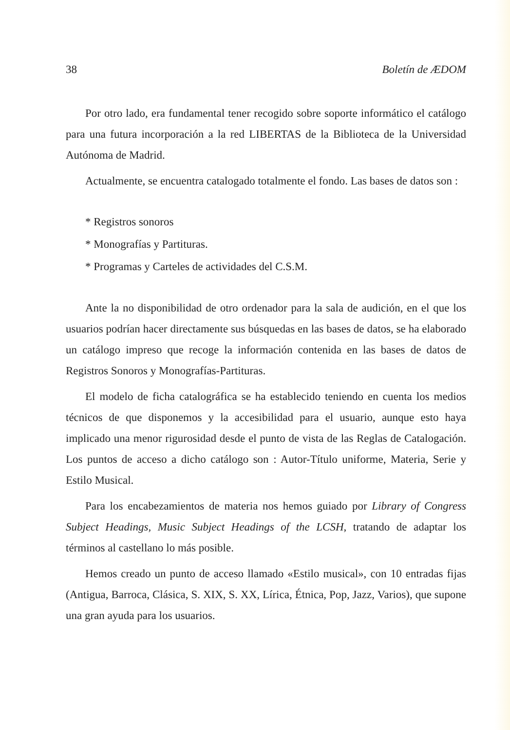38 Boletín de ÆDOM
Por otro lado, era fundamental tener recogido sobre soporte informático el catálogo para una futura incorporación a la red LIBERTAS de la Biblioteca de la Universidad Autónoma de Madrid.
Actualmente, se encuentra catalogado totalmente el fondo. Las bases de datos son :
* Registros sonoros
* Monografías y Partituras.
* Programas y Carteles de actividades del C.S.M.
Ante la no disponibilidad de otro ordenador para la sala de audición, en el que los usuarios podrían hacer directamente sus búsquedas en las bases de datos, se ha elaborado un catálogo impreso que recoge la información contenida en las bases de datos de Registros Sonoros y Monografías-Partituras.
El modelo de ficha catalográfica se ha establecido teniendo en cuenta los medios técnicos de que disponemos y la accesibilidad para el usuario, aunque esto haya implicado una menor rigurosidad desde el punto de vista de las Reglas de Catalogación. Los puntos de acceso a dicho catálogo son : Autor-Título uniforme, Materia, Serie y Estilo Musical.
Para los encabezamientos de materia nos hemos guiado por Library of Congress Subject Headings, Music Subject Headings of the LCSH, tratando de adaptar los términos al castellano lo más posible.
Hemos creado un punto de acceso llamado «Estilo musical», con 10 entradas fijas (Antigua, Barroca, Clásica, S. XIX, S. XX, Lírica, Étnica, Pop, Jazz, Varios), que supone una gran ayuda para los usuarios.